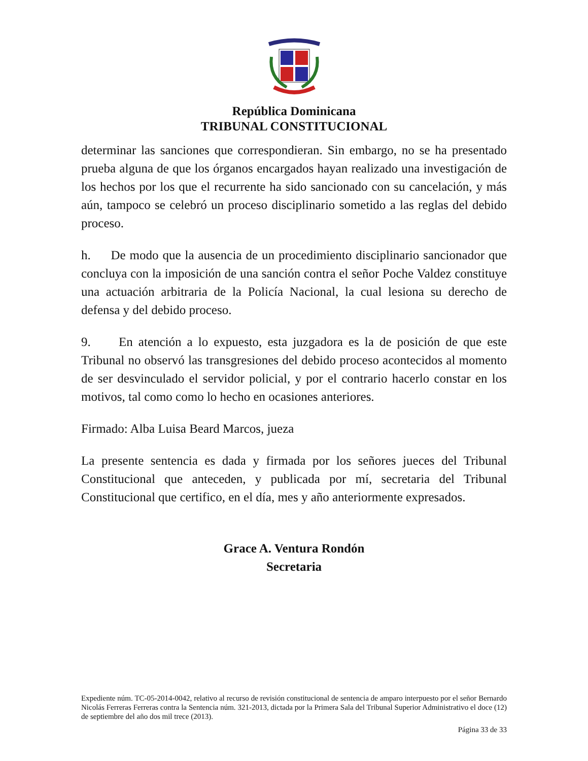República Dominicana
TRIBUNAL CONSTITUCIONAL
determinar las sanciones que correspondieran. Sin embargo, no se ha presentado prueba alguna de que los órganos encargados hayan realizado una investigación de los hechos por los que el recurrente ha sido sancionado con su cancelación, y más aún, tampoco se celebró un proceso disciplinario sometido a las reglas del debido proceso.
h. De modo que la ausencia de un procedimiento disciplinario sancionador que concluya con la imposición de una sanción contra el señor Poche Valdez constituye una actuación arbitraria de la Policía Nacional, la cual lesiona su derecho de defensa y del debido proceso.
9. En atención a lo expuesto, esta juzgadora es la de posición de que este Tribunal no observó las transgresiones del debido proceso acontecidos al momento de ser desvinculado el servidor policial, y por el contrario hacerlo constar en los motivos, tal como como lo hecho en ocasiones anteriores.
Firmado: Alba Luisa Beard Marcos, jueza
La presente sentencia es dada y firmada por los señores jueces del Tribunal Constitucional que anteceden, y publicada por mí, secretaria del Tribunal Constitucional que certifico, en el día, mes y año anteriormente expresados.
Grace A. Ventura Rondón
Secretaria
Expediente núm. TC-05-2014-0042, relativo al recurso de revisión constitucional de sentencia de amparo interpuesto por el señor Bernardo Nicolás Ferreras Ferreras contra la Sentencia núm. 321-2013, dictada por la Primera Sala del Tribunal Superior Administrativo el doce (12) de septiembre del año dos mil trece (2013).
Página 33 de 33